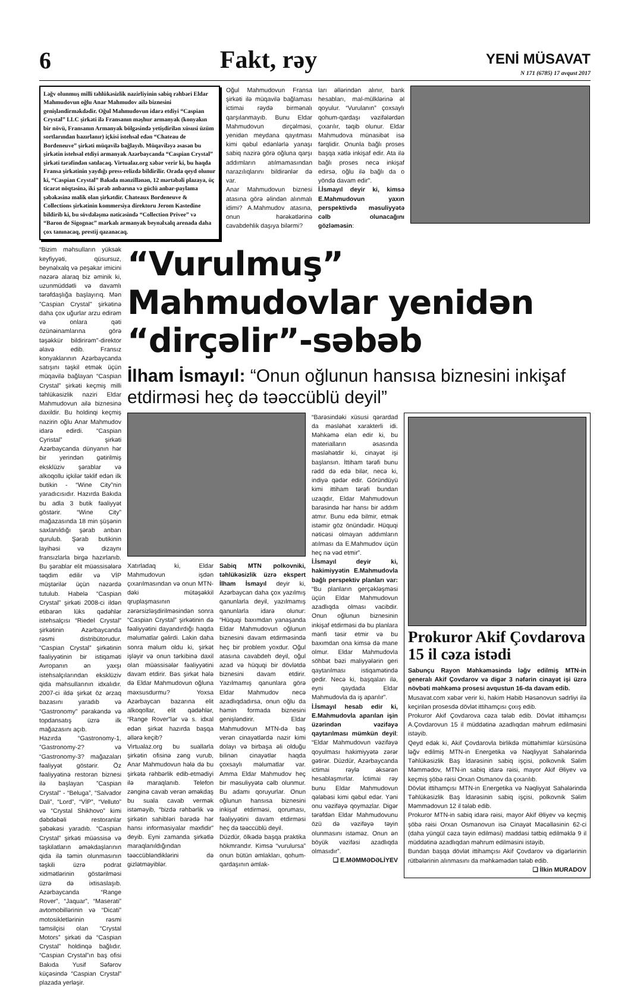6 Fakt, rəy YENİ MÜSAVAT
N 171 (6785) 17 avqust 2017
Ləğv olunmuş milli təhlükəsizlik nazirliyinin sabiq rəhbəri Eldar Mahmudovun oğlu Anar Mahmudov ailə biznesini genişləndirməkdədir. Oğul Mahmudovun idarə etdiyi “Caspian Crystal” LLC şirkəti ilə Fransanın məşhur armanyak (konyakın bir növü, Fransanın Armanyak bölgəsində yetişdirilən xüsusi üzüm sortlarından hazırlanır) içkisi istehsal edən “Chateau de Bordeneuve” şirkəti müqavilə bağlayıb. Müqaviləyə əsasən bu şirkətin istehsal etdiyi armanyak Azərbaycanda “Caspian Crystal” şirkəti tərəfindən satılacaq. Virtualaz.org xəbər verir ki, bu haqda Fransa şirkətinin yaydığı press-relizdə bildirilir. Orada qeyd olunur ki, “Caspian Crystal” Bakıda mənzillənən, 12 mərtəbəli plazaya, üç ticarət nöqtəsinə, iki şərab anbarına və güclü anbar-paylama şəbəkəsinə malik olan şirkətdir. Chateaux Bordeneuve & Collections şirkətinin kommersiya direktoru Jerom Kastedine bildirib ki, bu sövdələşmə nəticəsində “Collection Privee” və “Baron de Sigognac” markalı armanyak beynəlxalq arenada daha çox tanınacaq, prestij qazanacaq.
Oğul Mahmudovun Fransa şirkəti ilə müqavilə bağlaması ictimai rəydə birmənalı qarşılanmayıb. Bunu Eldar Mahmudovun dirçəlməsi, yenidən meydana qayıtması kimi qəbul edənlərlə yanaşı sabiq nazirə görə oğluna qarşı addımların atılmamasından narazılıqlarını bildirənlər də var.
Anar Mahmudovun biznesi atasına görə əlindən alınmalı idimi? A.Mahmudov atasına, onun hərəkətlərinə cavabdehlik daşıya bilərmi?
ları əllərindən alınır, bank hesabları, mal-mülklərinə əl qoyulur. “Vurulanın” çoxsaylı qohum-qardaşı vəzifələrdən çıxarılır, təqib olunur. Eldar Mahmudova münasibət isə fərqlidir. Onunla bağlı proses başqa xətlə inkişaf edir. Ata ilə bağlı proses necə inkişaf edirsə, oğlu ilə bağlı da o yöndə davam edir".
İ.İsmayıl deyir ki, kimsə E.Mahmudovun yaxın perspektivdə məsuliyyətə cəlb olunacağını gözləməsin:
“Bizim məhsulların yüksək keyfiyyəti, qüsursuz, beynəlxalq və peşəkar imicini nəzərə alaraq biz əminik ki, uzunmüddətli və davamlı tərəfdaşlığa başlayırıq. Mən ”Caspian Crystal" şirkətinə daha çox uğurlar arzu edirəm və onlara qəti özünəinamlarına görə təşəkkür bildirirəm"-direktor əlavə edib. Fransız konyaklarının Azərbaycanda satışını təşkil etmək üçün müqavilə bağlayan “Caspian Crystal” şirkəti keçmiş milli təhlükəsizlik naziri Eldar Mahmudovun ailə biznesinə daxildir. Bu holdinqi keçmiş nazirin oğlu Anar Mahmudov idarə edirdi. “Caspian Cyristal” şirkəti Azərbaycanda dünyanın hər bir yerindən gətirilmiş eksklüziv şərablar və alkoqollu içkilər təklif edən ilk butikin - “Wine City”nin yaradıcısıdır. Hazırda Bakıda bu adla 3 butik fəaliyyət göstərir. “Wine City” mağazasında 18 min şüşənin saxlanıldığı şərab anbarı qurulub. Şərab butikinin layihəsi və dizaynı fransızlarla birgə hazırlanıb. Bu şərablar elit müəssisələrə təqdim edilir və VİP müştərilər üçün nəzərdə tutulub. Habelə “Caspian Crystal” şirkəti 2008-ci ildən etibarən lüks qədəhlər istehsalçısı “Riedel Crystal” şirkətinin Azərbaycanda rəsmi distribütorudur. “Caspian Crystal” şirkətinin fəaliyyətinin bir istiqaməti Avropanın ən yaxşı istehsalçılarından eksklüziv qida məhsullarının idxalıdır. 2007-ci ildə şirkət öz ərzaq bazasını yaradıb və “Gastronomy” pərakəndə və topdansatış üzrə ilk mağazasını açıb.
Hazırda “Gastronomy-1, ”Gastronomy-2? və “Gastronomy-3? mağazaları fəaliyyət göstərir. Öz fəaliyyətinə restoran biznesi ilə başlayan ”Caspian Crystal" - “Beluga”, “Salvador Dali”, “Lord”, “VİP”, “Velluto” və “Crystal Shikhovo” kimi dəbdəbəli restoranlar şəbəkəsi yaradıb. “Caspian Crystal” şirkəti müəssisə və təşkilatların əməkdaşlarının qida ilə təmin olunmasının təşkili üzrə podrat xidmətlərinin göstərilməsi üzrə də ixtisaslaşıb. Azərbaycanda “Range Rover”, “Jaquar”, “Maserati” avtomobillərinin və “Dicati” motosikletlərinin rəsmi təmsilçisi olan “Crystal Motors” şirkəti də “Caspian Crystal” holdinqə bağlıdır. “Caspian Crystal”ın baş ofisi Bakıda Yusif Səfərov küçəsində “Caspian Crystal” plazada yerləşir.
“Vurulmuş” Mahmudovlar yenidən “dirçəlir”-səbəb
İlham İsmayıl: “Onun oğlunun hansısa biznesini inkişaf etdirməsi heç də təəccüblü deyil”
Xatırladaq ki, Eldar Mahmudovun işdən çıxarılmasından və onun MTN-dəki mütəşəkkil qruplaşmasının zərərsizləşdirilməsindən sonra “Caspian Crystal” şirkətinin də fəaliyyətini dayandırdığı haqda məlumatlar gəlirdi. Lakin daha sonra məlum oldu ki, şirkət işləyir və onun tərkibinə daxil olan müəssisələr fəaliyyətini davam etdirir. Bəs şirkət hələ də Eldar Mahmudovun oğluna məxsusdurmu? Yoxsa Azərbaycan bazarına elit alkoqollar, elit qədəhlər, “Range Rover”lər və s. idxal edən şirkət hazırda başqa əllərə keçib?
Virtualaz.org bu suallarla şirkətin ofisinə zəng vurub, Anar Mahmudovun hələ də bu şirkətə rəhbərlik edib-etmədiyi ilə maraqlanıb. Telefon zənginə cavab verən əməkdaş bu suala cavab vermək istəməyib, “bizdə rəhbərlik və şirkətin sahibləri barədə hər hansı informasiyalar məxfidir” deyib. Eyni zamanda şirkətlə maraqlanıldığından təəccübləndiklərini də gizlətməyiblər.
Sabiq MTN polkovniki, təhlükəsizlik üzrə ekspert İlham İsmayıl deyir ki, Azərbaycan daha çox yazılmış qanunlarla deyil, yazılmamış qanunlarla idarə olunur: “Hüquqi baxımdan yanaşanda Eldar Mahmudovun oğlunun biznesini davam etdirməsində heç bir problem yoxdur. Oğul atasına cavabdeh deyil, oğul azad və hüquqi bir dövlətdə biznesini davam etdirir. Yazılmamış qanunlara görə Eldar Mahmudov necə azadlıqdadırsa, onun oğlu da həmin formada biznesini genişləndirir. Eldar Mahmudovun MTN-də baş verən cinayətlərdə nazir kimi dolayı və birbaşa əli olduğu bilinən cinayətlər haqda çoxsaylı məlumatlar var. Amma Eldar Mahmudov heç bir məsuliyyətə cəlb olunmur. Bu adamı qoruyurlar. Onun oğlunun hansısa biznesini inkişaf etdirməsi, qoruması, fəaliyyətini davam etdirməsi heç də təəccüblü deyil.
Düzdür, ölkədə başqa praktika hökmrandır. Kimsə “vurulursa” onun bütün əmlakları, qohum-qardaşının əmlak-
“Barəsindəki xüsusi qərardad da məsləhət xarakterli idi. Məhkəmə elan edir ki, bu materialların əsasında məsləhətdir ki, cinayət işi başlansın. İttiham tərəfi bunu rədd də edə bilər, necə ki, indiyə qədər edir. Göründüyü kimi ittiham tərəfi bundan uzaqdır, Eldar Mahmudovun barəsində hər hansı bir addım atmır. Bunu edə bilmir, etmək istəmir göz önündədir. Hüquqi nəticəsi olmayan addımların atılması da E.Mahmudov üçün heç nə vəd etmir”.
İ.İsmayıl deyir ki, hakimiyyətin E.Mahmudovla bağlı perspektiv planları var: “Bu planların gerçəkləşməsi üçün Eldar Mahmudovun azadlıqda olması vacibdir. Onun oğlunun biznesinin inkişaf etdirməsi də bu planlara mənfi təsir etmir və bu baxımdan ona kimsə də mane olmur. Eldar Mahmudovla söhbət bəzi maliyyələrin geri qaytarılması istiqamətində gedir. Necə ki, başqaları ilə, eyni qaydada Eldar Mahmudovla da iş aparılır”.
İ.İsmayıl hesab edir ki, E.Mahmudovla aparılan işin üzərindən vəzifəyə qaytarılması mümkün deyil: “Eldar Mahmudovun vəzifəyə qoyulması hakimiyyətə zərər gətirər. Düzdür, Azərbaycanda ictimai rəylə əksərən hesablaşmırlar. İctimai rəy bunu Eldar Mahmudovun qələbəsi kimi qəbul edər. Yəni onu vəzifəyə qoymazlar. Digər tərəfdən Eldar Mahmudovunu özü də vəzifəyə təyin olunmasını istəməz. Onun ən böyük vəzifəsi azadlıqda olmasıdır”.
❑ E.MƏMMƏDƏLİYEV
Prokuror Akif Çovdarova 15 il cəza istədi
Sabunçu Rayon Məhkəməsində ləğv edilmiş MTN-in generalı Akif Çovdarov və digər 3 nəfərin cinayət işi üzrə növbəti məhkəmə prosesi avqustun 16-da davam edib.
Musavat.com xəbər verir ki, hakim Həbib Həsənovun sədrliyi ilə keçirilən prosesdə dövlət ittihamçısı çıxış edib.
Prokuror Akif Çovdarova cəza tələb edib. Dövlət ittihamçısı A.Çovdarovun 15 il müddətinə azadlıqdan məhrum edilməsini istəyib.
Qeyd edək ki, Akif Çovdarovla birlikdə müttəhimlər kürsüsünə ləğv edilmiş MTN-in Energetika və Nəqliyyat Sahələrində Təhlükəsizlik Baş İdarəsinin sabiq işçisi, polkovnik Səlim Məmmədov, MTN-in sabiq idarə rəisi, mayor Akif Əliyev və keçmiş şöbə rəisi Orxan Osmanov da çıxarılıb.
Dövlət ittihamçısı MTN-in Energetika və Nəqliyyat Sahələrində Təhlükəsizlik Baş İdarəsinin sabiq işçisi, polkovnik Səlim Məmmədovun 12 il tələb edib.
Prokuror MTN-in sabiq idarə rəisi, mayor Akif Əliyev və keçmiş şöbə rəisi Orxan Osmanovun isə Cinayət Məcəlləsinin 62-ci (daha yüngül cəza təyin edilməsi) maddəsi tətbiq edilməklə 9 il müddətinə azadlıqdan məhrum edilməsini istəyib.
Bundan başqa dövlət ittihamçısı Akif Çovdarov və digərlərinin rütbələrinin alınmasını da məhkəmədən tələb edib.
❑ İlkin MURADOV